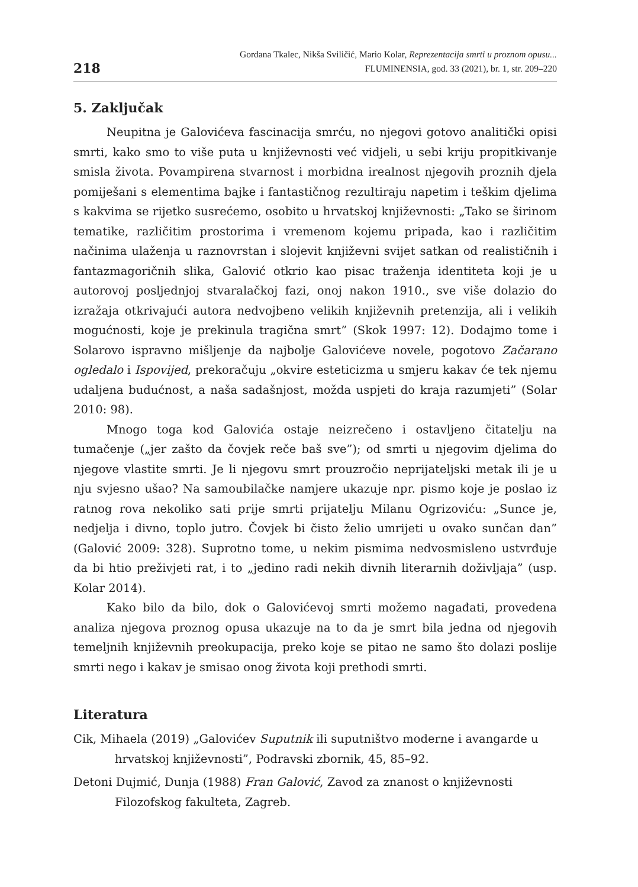218
Gordana Tkalec, Nikša Sviličić, Mario Kolar, Reprezentacija smrti u proznom opusu...
FLUMINENSIA, god. 33 (2021), br. 1, str. 209–220
5. Zaključak
Neupitna je Galovićeva fascinacija smrću, no njegovi gotovo analitički opisi smrti, kako smo to više puta u književnosti već vidjeli, u sebi kriju propitkivanje smisla života. Povampirena stvarnost i morbidna irealnost njegovih proznih djela pomiješani s elementima bajke i fantastičnog rezultiraju napetim i teškim djelima s kakvima se rijetko susrećemo, osobito u hrvatskoj književnosti: „Tako se širinom tematike, različitim prostorima i vremenom kojemu pripada, kao i različitim načinima ulaženja u raznovrstan i slojevit književni svijet satkan od realističnih i fantazmagoričnih slika, Galović otkrio kao pisac traženja identiteta koji je u autorovoj posljednjoj stvaralačkoj fazi, onoj nakon 1910., sve više dolazio do izražaja otkrivajući autora nedvojbeno velikih književnih pretenzija, ali i velikih mogućnosti, koje je prekinula tragična smrt” (Skok 1997: 12). Dodajmo tome i Solarovo ispravno mišljenje da najbolje Galovićeve novele, pogotovo Začarano ogledalo i Ispovijed, prekoračuju „okvire esteticizma u smjeru kakav će tek njemu udaljena budućnost, a naša sadašnjost, možda uspjeti do kraja razumjeti” (Solar 2010: 98).
Mnogo toga kod Galovića ostaje neizrečeno i ostavljeno čitatelju na tumačenje („jer zašto da čovjek reče baš sve”); od smrti u njegovim djelima do njegove vlastite smrti. Je li njegovu smrt prouzročio neprijateljski metak ili je u nju svjesno ušao? Na samoubilačke namjere ukazuje npr. pismo koje je poslao iz ratnog rova nekoliko sati prije smrti prijatelju Milanu Ogrizoviću: „Sunce je, nedjelja i divno, toplo jutro. Čovjek bi čisto želio umrijeti u ovako sunčan dan” (Galović 2009: 328). Suprotno tome, u nekim pismima nedvosmisleno ustvrđuje da bi htio preživjeti rat, i to „jedino radi nekih divnih literarnih doživljaja” (usp. Kolar 2014).
Kako bilo da bilo, dok o Galovićevoj smrti možemo nagađati, provedena analiza njegova proznog opusa ukazuje na to da je smrt bila jedna od njegovih temeljnih književnih preokupacija, preko koje se pitao ne samo što dolazi poslije smrti nego i kakav je smisao onog života koji prethodi smrti.
Literatura
Cik, Mihaela (2019) „Galovićev Suputnik ili suputništvo moderne i avangarde u hrvatskoj književnosti”, Podravski zbornik, 45, 85–92.
Detoni Dujmić, Dunja (1988) Fran Galović, Zavod za znanost o književnosti Filozofskog fakulteta, Zagreb.